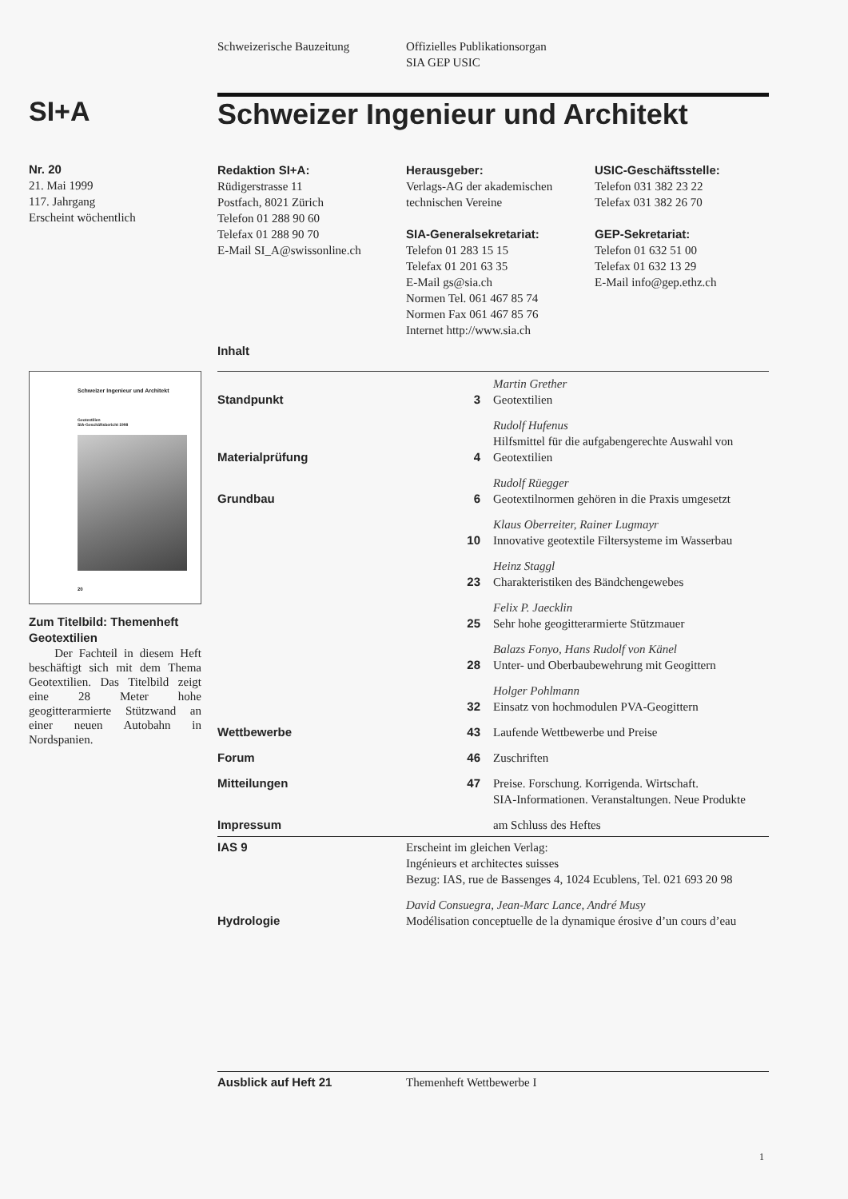Schweizerische Bauzeitung
Offizielles Publikationsorgan
SIA GEP USIC
SI+A
Schweizer Ingenieur und Architekt
Nr. 20
21. Mai 1999
117. Jahrgang
Erscheint wöchentlich
Redaktion SI+A:
Rüdigerstrasse 11
Postfach, 8021 Zürich
Telefon 01 288 90 60
Telefax 01 288 90 70
E-Mail SI_A@swissonline.ch
Herausgeber:
Verlags-AG der akademischen
technischen Vereine
SIA-Generalsekretariat:
Telefon 01 283 15 15
Telefax 01 201 63 35
E-Mail gs@sia.ch
Normen Tel. 061 467 85 74
Normen Fax 061 467 85 76
Internet http://www.sia.ch
USIC-Geschäftsstelle:
Telefon 031 382 23 22
Telefax 031 382 26 70
GEP-Sekretariat:
Telefon 01 632 51 00
Telefax 01 632 13 29
E-Mail info@gep.ethz.ch
Inhalt
Schweizer Ingenieur und Architekt
Geotextilien
SIA-Geschäftsbericht 1998
20
Zum Titelbild: Themenheft Geotextilien
Der Fachteil in diesem Heft beschäftigt sich mit dem Thema Geotextilien. Das Titelbild zeigt eine 28 Meter hohe geogitterarmierte Stützwand an einer neuen Autobahn in Nordspanien.
| Standpunkt | 3 | Martin Grether Geotextilien |
| Materialprüfung | 4 | Rudolf Hufenus Hilfsmittel für die aufgabengerechte Auswahl von Geotextilien |
| Grundbau | 6 | Rudolf Rüegger Geotextilnormen gehören in die Praxis umgesetzt |
| | 10 | Klaus Oberreiter, Rainer Lugmayr Innovative geotextile Filtersysteme im Wasserbau |
| | 23 | Heinz Staggl Charakteristiken des Bändchengewebes |
| | 25 | Felix P. Jaecklin Sehr hohe geogitterarmierte Stützmauer |
| | 28 | Balazs Fonyo, Hans Rudolf von Känel Unter- und Oberbaubewehrung mit Geogittern |
| | 32 | Holger Pohlmann Einsatz von hochmodulen PVA-Geogittern |
| Wettbewerbe | 43 | Laufende Wettbewerbe und Preise |
| Forum | 46 | Zuschriften |
| Mitteilungen | 47 | Preise. Forschung. Korrigenda. Wirtschaft. SIA-Informationen. Veranstaltungen. Neue Produkte |
| Impressum | | am Schluss des Heftes |
| IAS 9 | Erscheint im gleichen Verlag: Ingénieurs et architectes suisses Bezug: IAS, rue de Bassenges 4, 1024 Ecublens, Tel. 021 693 20 98 |
| Hydrologie | David Consuegra, Jean-Marc Lance, André Musy Modélisation conceptuelle de la dynamique érosive d’un cours d’eau |
Ausblick auf Heft 21 Themenheft Wettbewerbe I
1